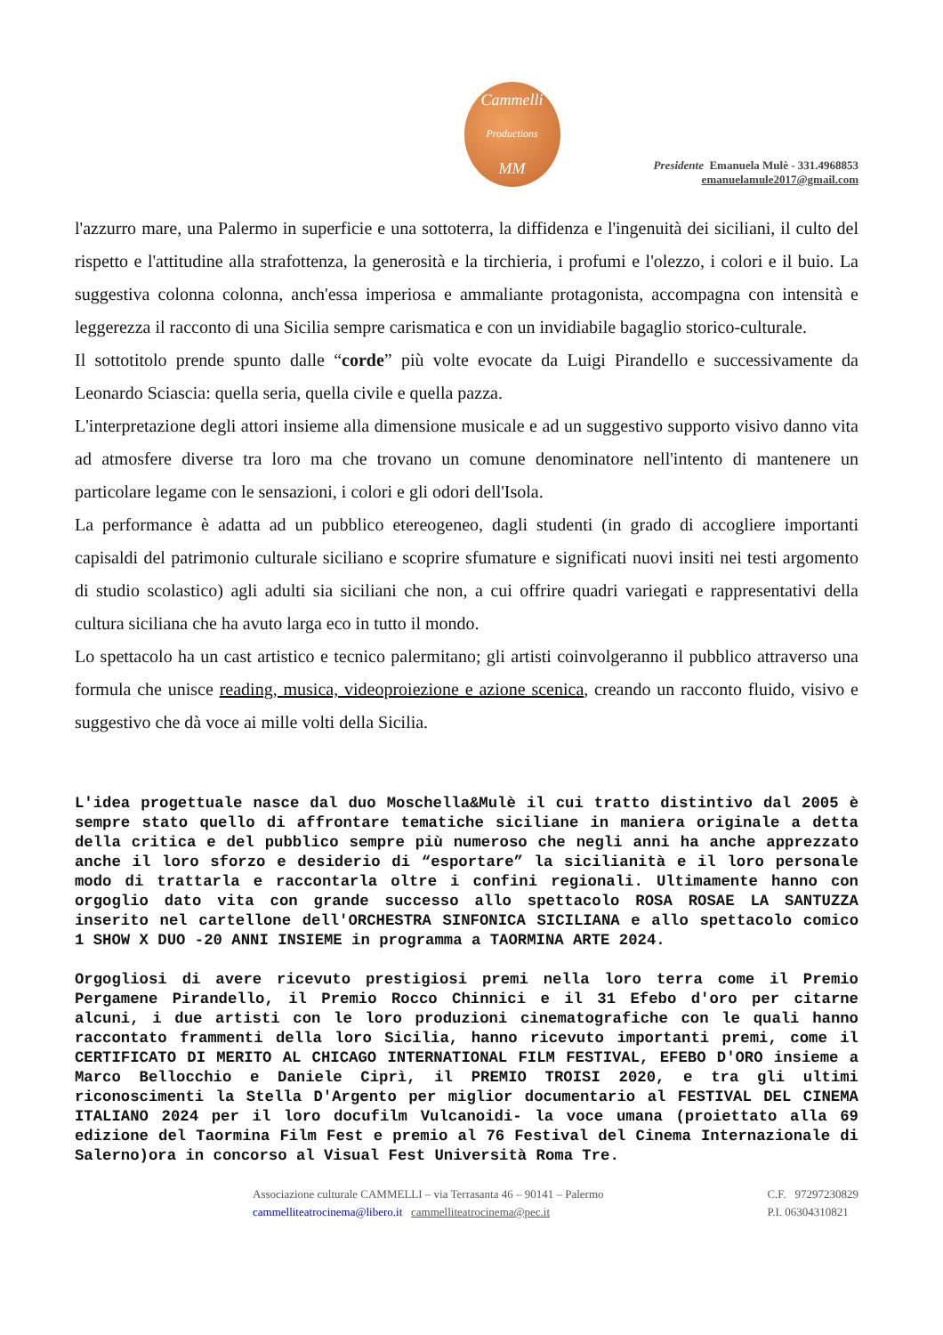Cammelli
Productions
MM
Presidente Emanuela Mulè - 331.4968853
emanuelamule2017@gmail.com
l'azzurro mare, una Palermo in superficie e una sottoterra, la diffidenza e l'ingenuità dei siciliani, il culto del rispetto e l'attitudine alla strafottenza, la generosità e la tirchieria, i profumi e l'olezzo, i colori e il buio. La suggestiva colonna colonna, anch'essa imperiosa e ammaliante protagonista, accompagna con intensità e leggerezza il racconto di una Sicilia sempre carismatica e con un invidiabile bagaglio storico-culturale.
Il sottotitolo prende spunto dalle “corde” più volte evocate da Luigi Pirandello e successivamente da Leonardo Sciascia: quella seria, quella civile e quella pazza.
L'interpretazione degli attori insieme alla dimensione musicale e ad un suggestivo supporto visivo danno vita ad atmosfere diverse tra loro ma che trovano un comune denominatore nell'intento di mantenere un particolare legame con le sensazioni, i colori e gli odori dell'Isola.
La performance è adatta ad un pubblico etereogeneo, dagli studenti (in grado di accogliere importanti capisaldi del patrimonio culturale siciliano e scoprire sfumature e significati nuovi insiti nei testi argomento di studio scolastico) agli adulti sia siciliani che non, a cui offrire quadri variegati e rappresentativi della cultura siciliana che ha avuto larga eco in tutto il mondo.
Lo spettacolo ha un cast artistico e tecnico palermitano; gli artisti coinvolgeranno il pubblico attraverso una formula che unisce reading, musica, videoproiezione e azione scenica, creando un racconto fluido, visivo e suggestivo che dà voce ai mille volti della Sicilia.
L'idea progettuale nasce dal duo Moschella&Mulè il cui tratto distintivo dal 2005 è sempre stato quello di affrontare tematiche siciliane in maniera originale a detta della critica e del pubblico sempre più numeroso che negli anni ha anche apprezzato anche il loro sforzo e desiderio di “esportare” la sicilianità e il loro personale modo di trattarla e raccontarla oltre i confini regionali. Ultimamente hanno con orgoglio dato vita con grande successo allo spettacolo ROSA ROSAE LA SANTUZZA inserito nel cartellone dell'ORCHESTRA SINFONICA SICILIANA e allo spettacolo comico 1 SHOW X DUO -20 ANNI INSIEME in programma a TAORMINA ARTE 2024.
Orgogliosi di avere ricevuto prestigiosi premi nella loro terra come il Premio Pergamene Pirandello, il Premio Rocco Chinnici e il 31 Efebo d'oro per citarne alcuni, i due artisti con le loro produzioni cinematografiche con le quali hanno raccontato frammenti della loro Sicilia, hanno ricevuto importanti premi, come il CERTIFICATO DI MERITO AL CHICAGO INTERNATIONAL FILM FESTIVAL, EFEBO D'ORO insieme a Marco Bellocchio e Daniele Ciprì, il PREMIO TROISI 2020, e tra gli ultimi riconoscimenti la Stella D'Argento per miglior documentario al FESTIVAL DEL CINEMA ITALIANO 2024 per il loro docufilm Vulcanoidi- la voce umana (proiettato alla 69 edizione del Taormina Film Fest e premio al 76 Festival del Cinema Internazionale di Salerno)ora in concorso al Visual Fest Università Roma Tre.
Associazione culturale CAMMELLI – via Terrasanta 46 – 90141 – Palermo
cammelliteatrocinema@libero.it cammelliteatrocinema@pec.it
C.F. 97297230829
P.I. 06304310821